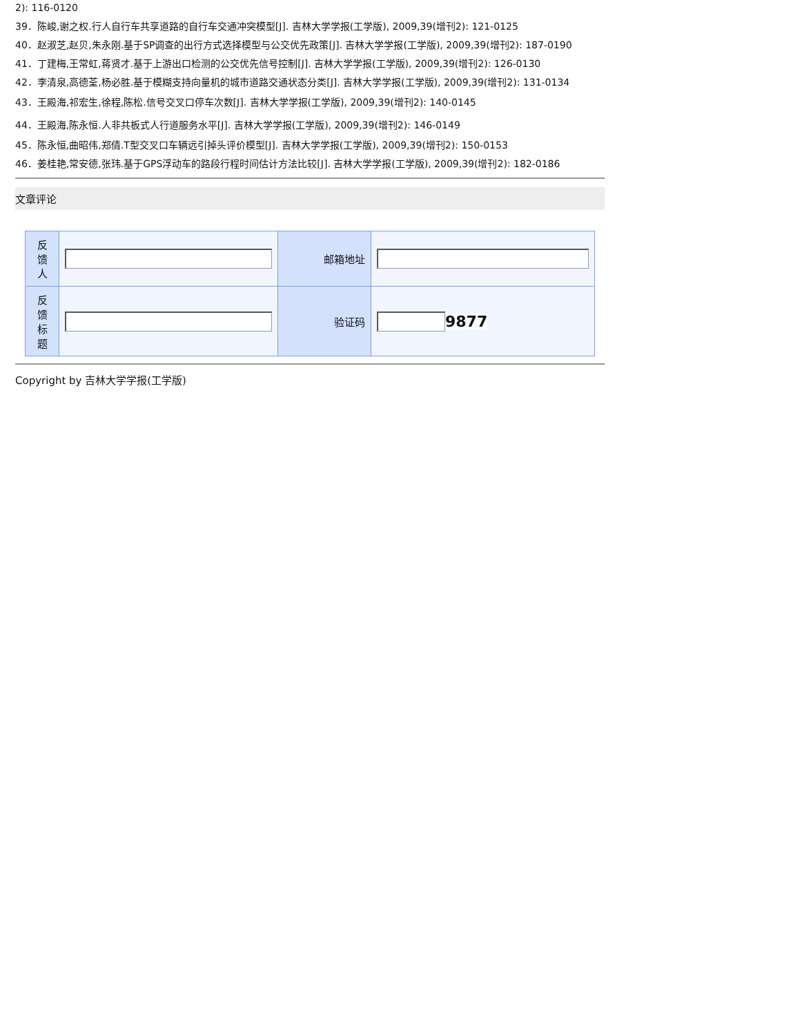2): 116-0120
39．陈峻,谢之权.行人自行车共享道路的自行车交通冲突模型[J]. 吉林大学学报(工学版), 2009,39(增刊2): 121-0125
40．赵淑芝,赵贝,朱永刚.基于SP调查的出行方式选择模型与公交优先政策[J]. 吉林大学学报(工学版), 2009,39(增刊2): 187-0190
41．丁建梅,王常虹,蒋贤才.基于上游出口检测的公交优先信号控制[J]. 吉林大学学报(工学版), 2009,39(增刊2): 126-0130
42．李清泉,高德荃,杨必胜.基于模糊支持向量机的城市道路交通状态分类[J]. 吉林大学学报(工学版), 2009,39(增刊2): 131-0134
43．王殿海,祁宏生,徐程,陈松.信号交叉口停车次数[J]. 吉林大学学报(工学版), 2009,39(增刊2): 140-0145
44．王殿海,陈永恒.人非共板式人行道服务水平[J]. 吉林大学学报(工学版), 2009,39(增刊2): 146-0149
45．陈永恒,曲昭伟,郑倩.T型交叉口车辆远引掉头评价模型[J]. 吉林大学学报(工学版), 2009,39(增刊2): 150-0153
46．姜桂艳,常安德,张玮.基于GPS浮动车的路段行程时间估计方法比较[J]. 吉林大学学报(工学版), 2009,39(增刊2): 182-0186
文章评论
| 反 馈 人 | | 邮箱地址 | |
| 反 馈 标 题 | | 验证码 | 9877 |
Copyright by 吉林大学学报(工学版)